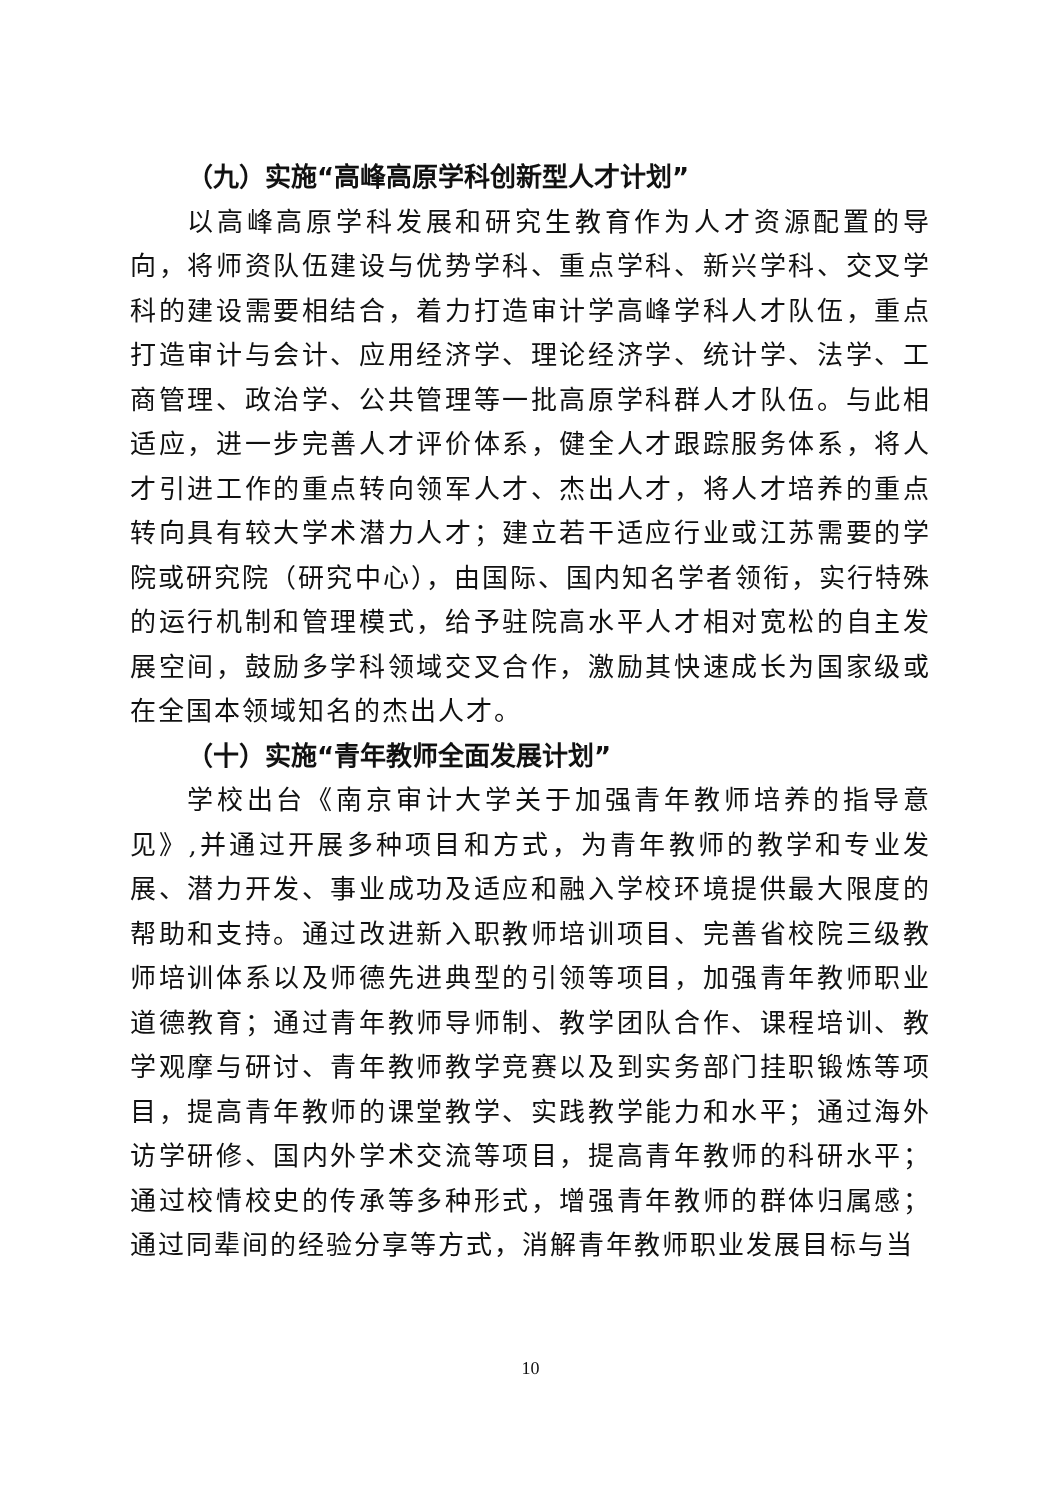（九）实施“高峰高原学科创新型人才计划”
以高峰高原学科发展和研究生教育作为人才资源配置的导向，将师资队伍建设与优势学科、重点学科、新兴学科、交叉学科的建设需要相结合，着力打造审计学高峰学科人才队伍，重点打造审计与会计、应用经济学、理论经济学、统计学、法学、工商管理、政治学、公共管理等一批高原学科群人才队伍。与此相适应，进一步完善人才评价体系，健全人才跟踪服务体系，将人才引进工作的重点转向领军人才、杰出人才，将人才培养的重点转向具有较大学术潜力人才；建立若干适应行业或江苏需要的学院或研究院（研究中心），由国际、国内知名学者领衔，实行特殊的运行机制和管理模式，给予驻院高水平人才相对宽松的自主发展空间，鼓励多学科领域交叉合作，激励其快速成长为国家级或在全国本领域知名的杰出人才。
（十）实施“青年教师全面发展计划”
学校出台《南京审计大学关于加强青年教师培养的指导意见》,并通过开展多种项目和方式，为青年教师的教学和专业发展、潜力开发、事业成功及适应和融入学校环境提供最大限度的帮助和支持。通过改进新入职教师培训项目、完善省校院三级教师培训体系以及师德先进典型的引领等项目，加强青年教师职业道德教育；通过青年教师导师制、教学团队合作、课程培训、教学观摩与研讨、青年教师教学竞赛以及到实务部门挂职锻炼等项目，提高青年教师的课堂教学、实践教学能力和水平；通过海外访学研修、国内外学术交流等项目，提高青年教师的科研水平；通过校情校史的传承等多种形式，增强青年教师的群体归属感；通过同辈间的经验分享等方式，消解青年教师职业发展目标与当
10